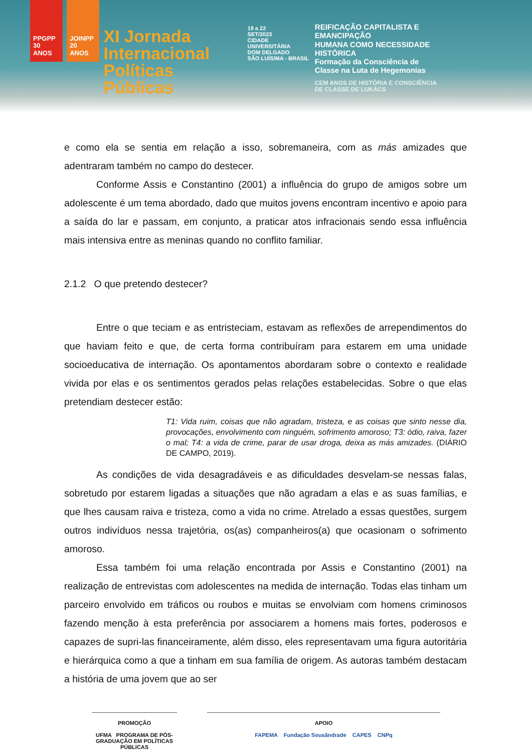PPGPP
30 ANOS
JOINPP
20 ANOS
XI Jornada
Internacional
Políticas Públicas
19 a 22
SET/2023
CIDADE UNIVERSITÁRIA
DOM DELGADO
SÃO LUÍS/MA - BRASIL
REIFICAÇÃO CAPITALISTA E EMANCIPAÇÃO
HUMANA COMO NECESSIDADE HISTÓRICA
Formação da Consciência de
Classe na Luta de Hegemonias
CEM ANOS DE HISTÓRIA E CONSCIÊNCIA
DE CLASSE DE LUKÁCS
e como ela se sentia em relação a isso, sobremaneira, com as más amizades que adentraram também no campo do destecer.
Conforme Assis e Constantino (2001) a influência do grupo de amigos sobre um adolescente é um tema abordado, dado que muitos jovens encontram incentivo e apoio para a saída do lar e passam, em conjunto, a praticar atos infracionais sendo essa influência mais intensiva entre as meninas quando no conflito familiar.
2.1.2 O que pretendo destecer?
Entre o que teciam e as entristeciam, estavam as reflexões de arrependimentos do que haviam feito e que, de certa forma contribuíram para estarem em uma unidade socioeducativa de internação. Os apontamentos abordaram sobre o contexto e realidade vivida por elas e os sentimentos gerados pelas relações estabelecidas. Sobre o que elas pretendiam destecer estão:
T1: Vida ruim, coisas que não agradam, tristeza, e as coisas que sinto nesse dia, provocações, envolvimento com ninguém, sofrimento amoroso; T3: ódio, raiva, fazer o mal; T4: a vida de crime, parar de usar droga, deixa as más amizades. (DIÁRIO DE CAMPO, 2019).
As condições de vida desagradáveis e as dificuldades desvelam-se nessas falas, sobretudo por estarem ligadas a situações que não agradam a elas e as suas famílias, e que lhes causam raiva e tristeza, como a vida no crime. Atrelado a essas questões, surgem outros indivíduos nessa trajetória, os(as) companheiros(a) que ocasionam o sofrimento amoroso.
Essa também foi uma relação encontrada por Assis e Constantino (2001) na realização de entrevistas com adolescentes na medida de internação. Todas elas tinham um parceiro envolvido em tráficos ou roubos e muitas se envolviam com homens criminosos fazendo menção à esta preferência por associarem a homens mais fortes, poderosos e capazes de supri-las financeiramente, além disso, eles representavam uma figura autoritária e hierárquica como a que a tinham em sua família de origem. As autoras também destacam a história de uma jovem que ao ser
PROMOÇÃO
UFMA PROGRAMA DE PÓS-GRADUAÇÃO EM POLÍTICAS PÚBLICAS
APOIO
FAPEMA Fundação Sousândrade CAPES CNPq